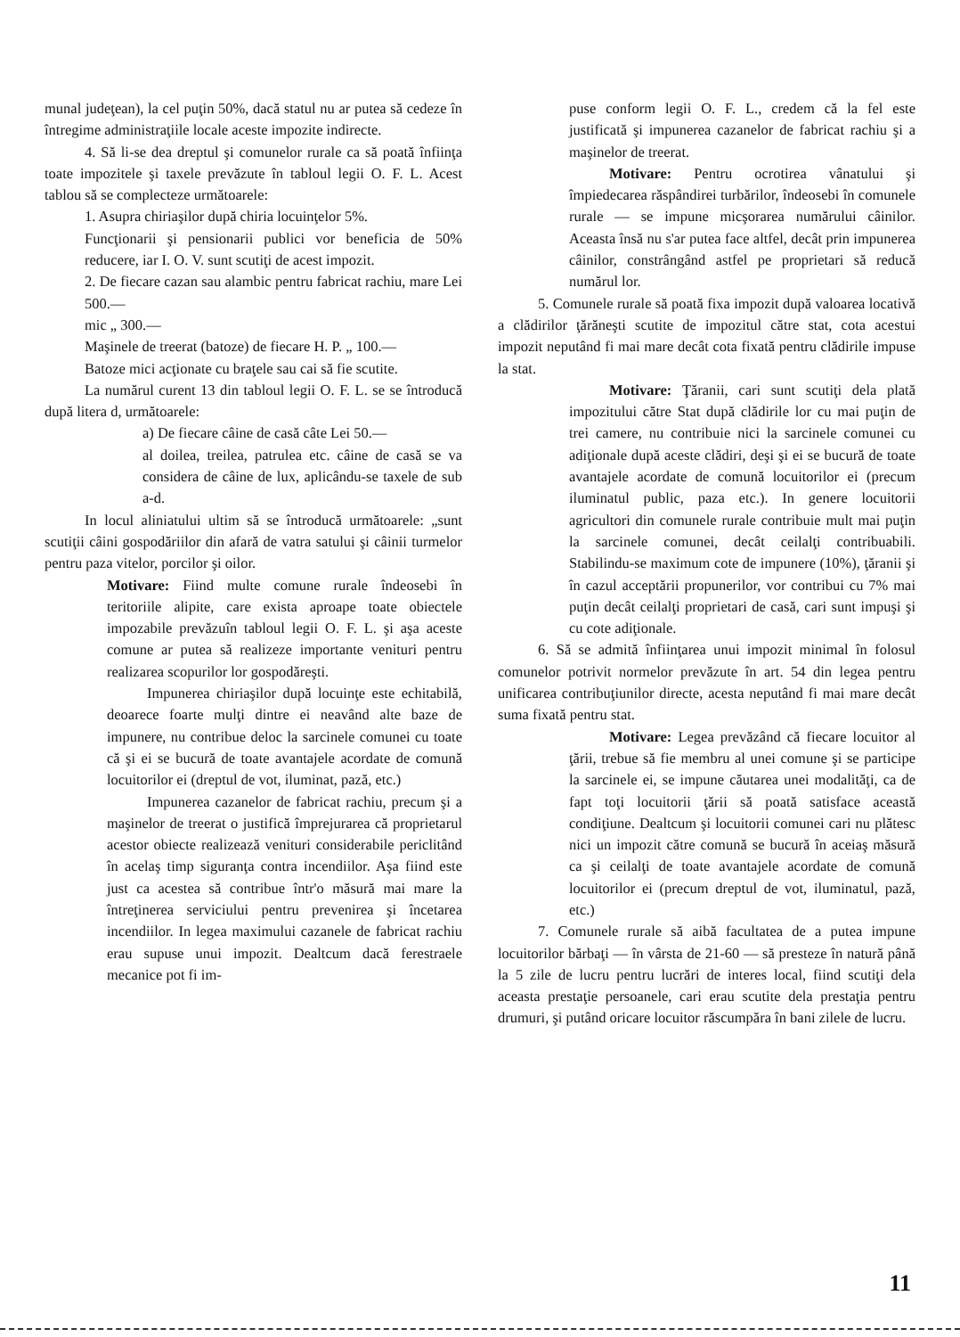munal judeţean), la cel puţin 50%, dacă statul nu ar putea să cedeze în întregime administraţiile locale aceste impozite indirecte.
4. Să li-se dea dreptul şi comunelor rurale ca să poată înfiinţa toate impozitele şi taxele prevăzute în tabloul legii O. F. L. Acest tablou să se complecteze următoarele:
1. Asupra chiriaşilor după chiria locuinţelor 5%.
Funcţionarii şi pensionarii publici vor beneficia de 50% reducere, iar I. O. V. sunt scutiţi de acest impozit.
2. De fiecare cazan sau alambic pentru fabricat rachiu, mare Lei 500.—
mic „ 300.—
Maşinele de treerat (batoze) de fiecare H. P. „ 100.—
Batoze mici acţionate cu braţele sau cai să fie scutite.
La numărul curent 13 din tabloul legii O. F. L. se se întroducă după litera d, următoarele:
a) De fiecare câine de casă câte Lei 50.—
al doilea, treilea, patrulea etc. câine de casă se va considera de câine de lux, aplicându-se taxele de sub a-d.
In locul aliniatului ultim să se întroducă următoarele: „sunt scutiţii câini gospodăriilor din afară de vatra satului şi câinii turmelor pentru paza vitelor, porcilor şi oilor.
Motivare: Fiind multe comune rurale îndeosebi în teritoriile alipite, care exista aproape toate obiectele impozabile prevăzuîn tabloul legii O. F. L. şi aşa aceste comune ar putea să realizeze importante venituri pentru realizarea scopurilor lor gospodăreşti.
Impunerea chiriaşilor după locuinţe este echitabilă, deoarece foarte mulţi dintre ei neavând alte baze de impunere, nu contribue deloc la sarcinele comunei cu toate că şi ei se bucură de toate avantajele acordate de comună locuitorilor ei (dreptul de vot, iluminat, pază, etc.)
Impunerea cazanelor de fabricat rachiu, precum şi a maşinelor de treerat o justifică împrejurarea că proprietarul acestor obiecte realizează venituri considerabile periclitând în acelaş timp siguranţa contra incendiilor. Aşa fiind este just ca acestea să contribue într'o măsură mai mare la întreţinerea serviciului pentru prevenirea şi încetarea incendiilor. In legea maximului cazanele de fabricat rachiu erau supuse unui impozit. Dealtcum dacă ferestraele mecanice pot fi im-
puse conform legii O. F. L., credem că la fel este justificată şi impunerea cazanelor de fabricat rachiu şi a maşinelor de treerat.
Motivare: Pentru ocrotirea vânatului şi împiedecarea răspândirei turbărilor, îndeosebi în comunele rurale — se impune micşorarea numărului câinilor. Aceasta însă nu s'ar putea face altfel, decât prin impunerea câinilor, constrângând astfel pe proprietari să reducă numărul lor.
5. Comunele rurale să poată fixa impozit după valoarea locativă a clădirilor ţărăneşti scutite de impozitul către stat, cota acestui impozit neputând fi mai mare decât cota fixată pentru clădirile impuse la stat.
Motivare: Ţăranii, cari sunt scutiţi dela plată impozitului către Stat după clădirile lor cu mai puţin de trei camere, nu contribuie nici la sarcinele comunei cu adiţionale după aceste clădiri, deşi şi ei se bucură de toate avantajele acordate de comună locuitorilor ei (precum iluminatul public, paza etc.). In genere locuitorii agricultori din comunele rurale contribuie mult mai puţin la sarcinele comunei, decât ceilalţi contribuabili. Stabilindu-se maximum cote de impunere (10%), ţăranii şi în cazul acceptării propunerilor, vor contribui cu 7% mai puţin decât ceilalţi proprietari de casă, cari sunt impuşi şi cu cote adiţionale.
6. Să se admită înfiinţarea unui impozit minimal în folosul comunelor potrivit normelor prevăzute în art. 54 din legea pentru unificarea contribuţiunilor directe, acesta neputând fi mai mare decât suma fixată pentru stat.
Motivare: Legea prevăzând că fiecare locuitor al ţării, trebue să fie membru al unei comune şi se participe la sarcinele ei, se impune căutarea unei modalităţi, ca de fapt toţi locuitorii ţării să poată satisface această condiţiune. Dealtcum şi locuitorii comunei cari nu plătesc nici un impozit către comună se bucură în aceiaş măsură ca şi ceilalţi de toate avantajele acordate de comună locuitorilor ei (precum dreptul de vot, iluminatul, pază, etc.)
7. Comunele rurale să aibă facultatea de a putea impune locuitorilor bărbaţi — în vârsta de 21-60 — să presteze în natură până la 5 zile de lucru pentru lucrări de interes local, fiind scutiţi dela aceasta prestaţie persoanele, cari erau scutite dela prestaţia pentru drumuri, şi putând oricare locuitor răscumpăra în bani zilele de lucru.
11